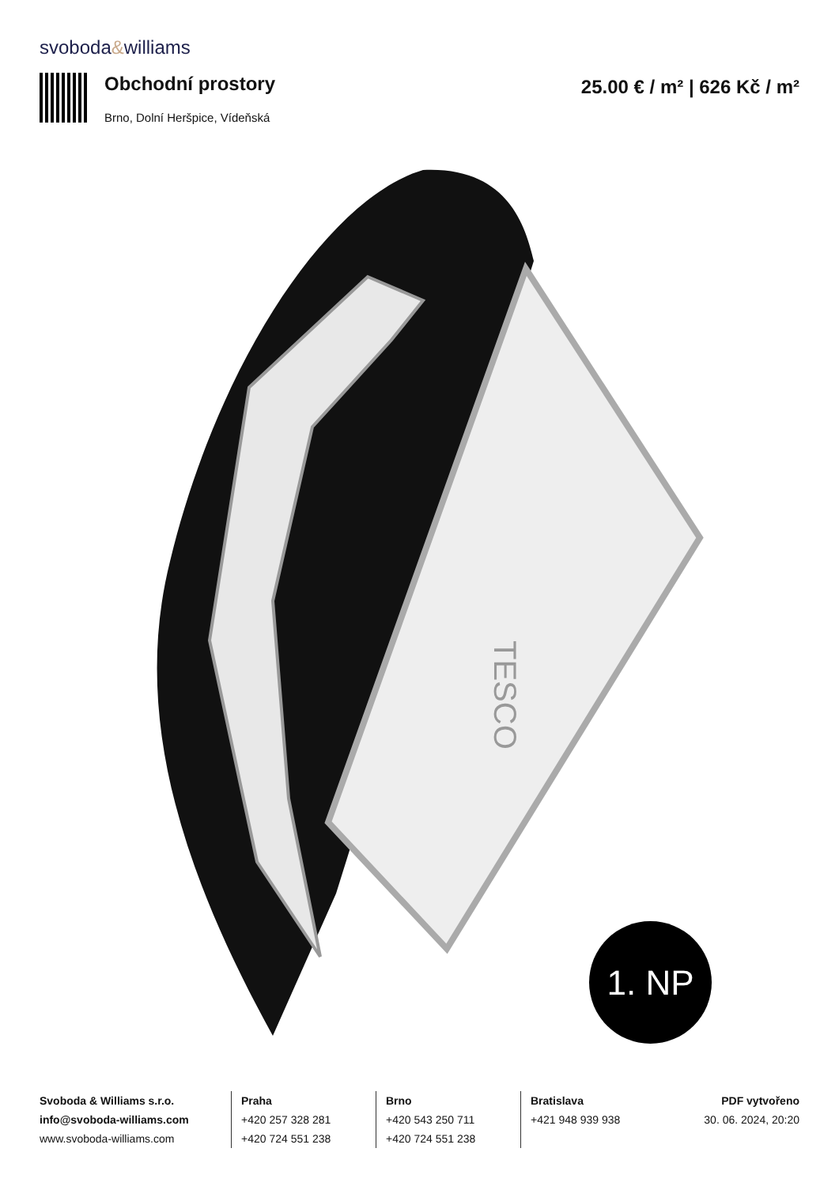svoboda&williams
Obchodní prostory
Brno, Dolní Heršpice, Vídeňská
25.00 € / m² | 626 Kč / m²
TESCO
1. NP
Svoboda & Williams s.r.o.
info@svoboda-williams.com
www.svoboda-williams.com
Praha
+420 257 328 281
+420 724 551 238
Brno
+420 543 250 711
+420 724 551 238
Bratislava
+421 948 939 938
PDF vytvořeno
30. 06. 2024, 20:20